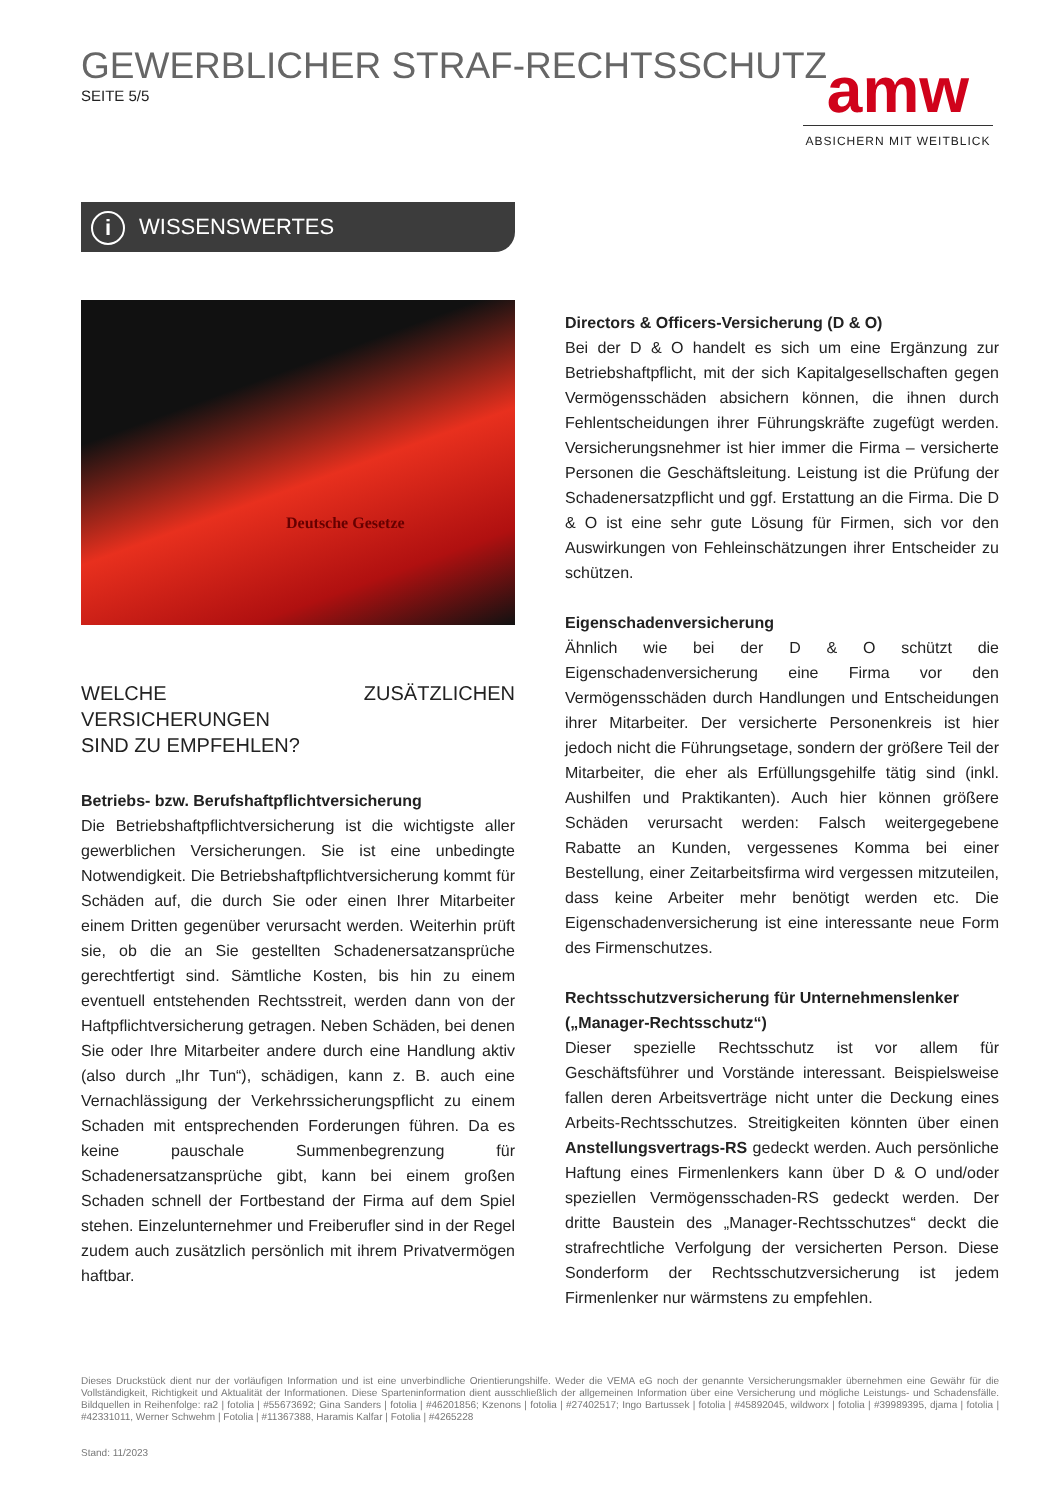GEWERBLICHER STRAF-RECHTSSCHUTZ
SEITE 5/5
amw
ABSICHERN MIT WEITBLICK
i WISSENSWERTES
Deutsche Gesetze
WELCHE ZUSÄTZLICHEN VERSICHERUNGEN
SIND ZU EMPFEHLEN?
Betriebs- bzw. Berufshaftpflichtversicherung
Die Betriebshaftpflichtversicherung ist die wichtigste aller gewerblichen Versicherungen. Sie ist eine unbedingte Notwendigkeit. Die Betriebshaftpflichtversicherung kommt für Schäden auf, die durch Sie oder einen Ihrer Mitarbeiter einem Dritten gegenüber verursacht werden. Weiterhin prüft sie, ob die an Sie gestellten Schadenersatzansprüche gerechtfertigt sind. Sämtliche Kosten, bis hin zu einem eventuell entstehenden Rechtsstreit, werden dann von der Haftpflichtversicherung getragen. Neben Schäden, bei denen Sie oder Ihre Mitarbeiter andere durch eine Handlung aktiv (also durch „Ihr Tun“), schädigen, kann z. B. auch eine Vernachlässigung der Verkehrssicherungspflicht zu einem Schaden mit entsprechenden Forderungen führen. Da es keine pauschale Summenbegrenzung für Schadenersatzansprüche gibt, kann bei einem großen Schaden schnell der Fortbestand der Firma auf dem Spiel stehen. Einzelunternehmer und Freiberufler sind in der Regel zudem auch zusätzlich persönlich mit ihrem Privatvermögen haftbar.
Directors & Officers-Versicherung (D & O)
Bei der D & O handelt es sich um eine Ergänzung zur Betriebshaftpflicht, mit der sich Kapitalgesellschaften gegen Vermögensschäden absichern können, die ihnen durch Fehlentscheidungen ihrer Führungskräfte zugefügt werden. Versicherungsnehmer ist hier immer die Firma – versicherte Personen die Geschäftsleitung. Leistung ist die Prüfung der Schadenersatzpflicht und ggf. Erstattung an die Firma. Die D & O ist eine sehr gute Lösung für Firmen, sich vor den Auswirkungen von Fehleinschätzungen ihrer Entscheider zu schützen.
Eigenschadenversicherung
Ähnlich wie bei der D & O schützt die Eigenschadenversicherung eine Firma vor den Vermögensschäden durch Handlungen und Entscheidungen ihrer Mitarbeiter. Der versicherte Personenkreis ist hier jedoch nicht die Führungsetage, sondern der größere Teil der Mitarbeiter, die eher als Erfüllungsgehilfe tätig sind (inkl. Aushilfen und Praktikanten). Auch hier können größere Schäden verursacht werden: Falsch weitergegebene Rabatte an Kunden, vergessenes Komma bei einer Bestellung, einer Zeitarbeitsfirma wird vergessen mitzuteilen, dass keine Arbeiter mehr benötigt werden etc. Die Eigenschadenversicherung ist eine interessante neue Form des Firmenschutzes.
Rechtsschutzversicherung für Unternehmenslenker
(„Manager-Rechtsschutz“)
Dieser spezielle Rechtsschutz ist vor allem für Geschäftsführer und Vorstände interessant. Beispielsweise fallen deren Arbeitsverträge nicht unter die Deckung eines Arbeits-Rechtsschutzes. Streitigkeiten könnten über einen Anstellungsvertrags-RS gedeckt werden. Auch persönliche Haftung eines Firmenlenkers kann über D & O und/oder speziellen Vermögensschaden-RS gedeckt werden. Der dritte Baustein des „Manager-Rechtsschutzes“ deckt die strafrechtliche Verfolgung der versicherten Person. Diese Sonderform der Rechtsschutzversicherung ist jedem Firmenlenker nur wärmstens zu empfehlen.
Dieses Druckstück dient nur der vorläufigen Information und ist eine unverbindliche Orientierungshilfe. Weder die VEMA eG noch der genannte Versicherungsmakler übernehmen eine Gewähr für die Vollständigkeit, Richtigkeit und Aktualität der Informationen. Diese Sparteninformation dient ausschließlich der allgemeinen Information über eine Versicherung und mögliche Leistungs- und Schadensfälle. Bildquellen in Reihenfolge: ra2 | fotolia | #55673692; Gina Sanders | fotolia | #46201856; Kzenons | fotolia | #27402517; Ingo Bartussek | fotolia | #45892045, wildworx | fotolia | #39989395, djama | fotolia | #42331011, Werner Schwehm | Fotolia | #11367388, Haramis Kalfar | Fotolia | #4265228
Stand: 11/2023